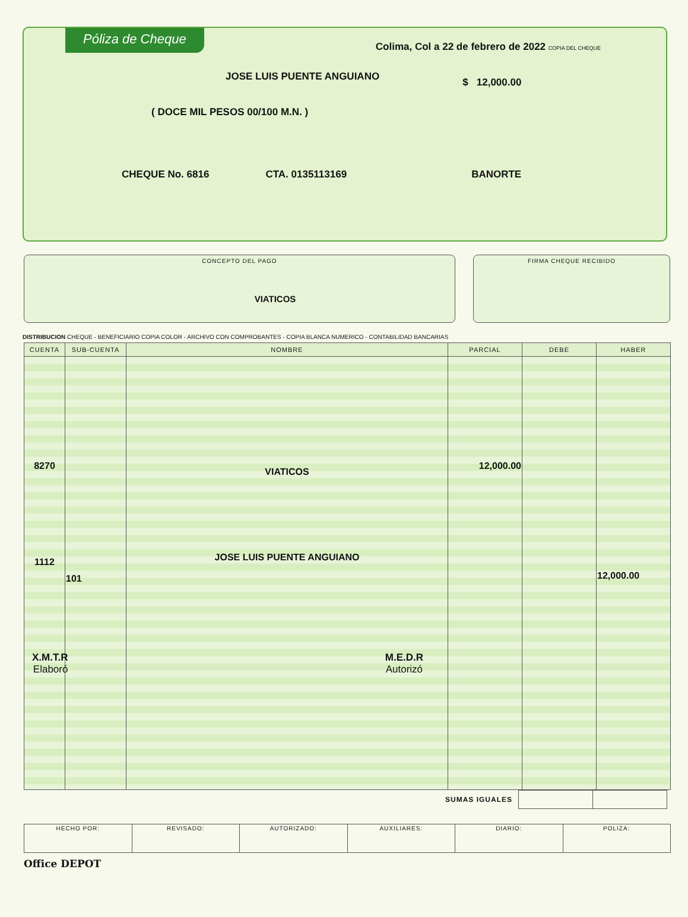Póliza de Cheque Colima, Col a 22 de febrero de 2022 COPIA DEL CHEQUE
JOSE LUIS PUENTE ANGUIANO $ 12,000.00
( DOCE MIL PESOS 00/100 M.N. )
CHEQUE No. 6816 CTA. 0135113169 BANORTE
CONCEPTO DEL PAGO
VIATICOS
FIRMA CHEQUE RECIBIDO
DISTRIBUCION CHEQUE - BENEFICIARIO COPIA COLOR - ARCHIVO CON COMPROBANTES - COPIA BLANCA NUMERICO - CONTABILIDAD BANCARIAS
| CUENTA | SUB-CUENTA | NOMBRE | PARCIAL | DEBE | HABER |
| --- | --- | --- | --- | --- | --- |
| 8270 1112 | 101 | VIATICOS JOSE LUIS PUENTE ANGUIANO X.M.T.R Elaboró M.E.D.R Autorizó | 12,000.00 | | 12,000.00 |
SUMAS IGUALES
| HECHO POR: | REVISADO: | AUTORIZADO: | AUXILIARES: | DIARIO: | POLIZA: |
Office DEPOT